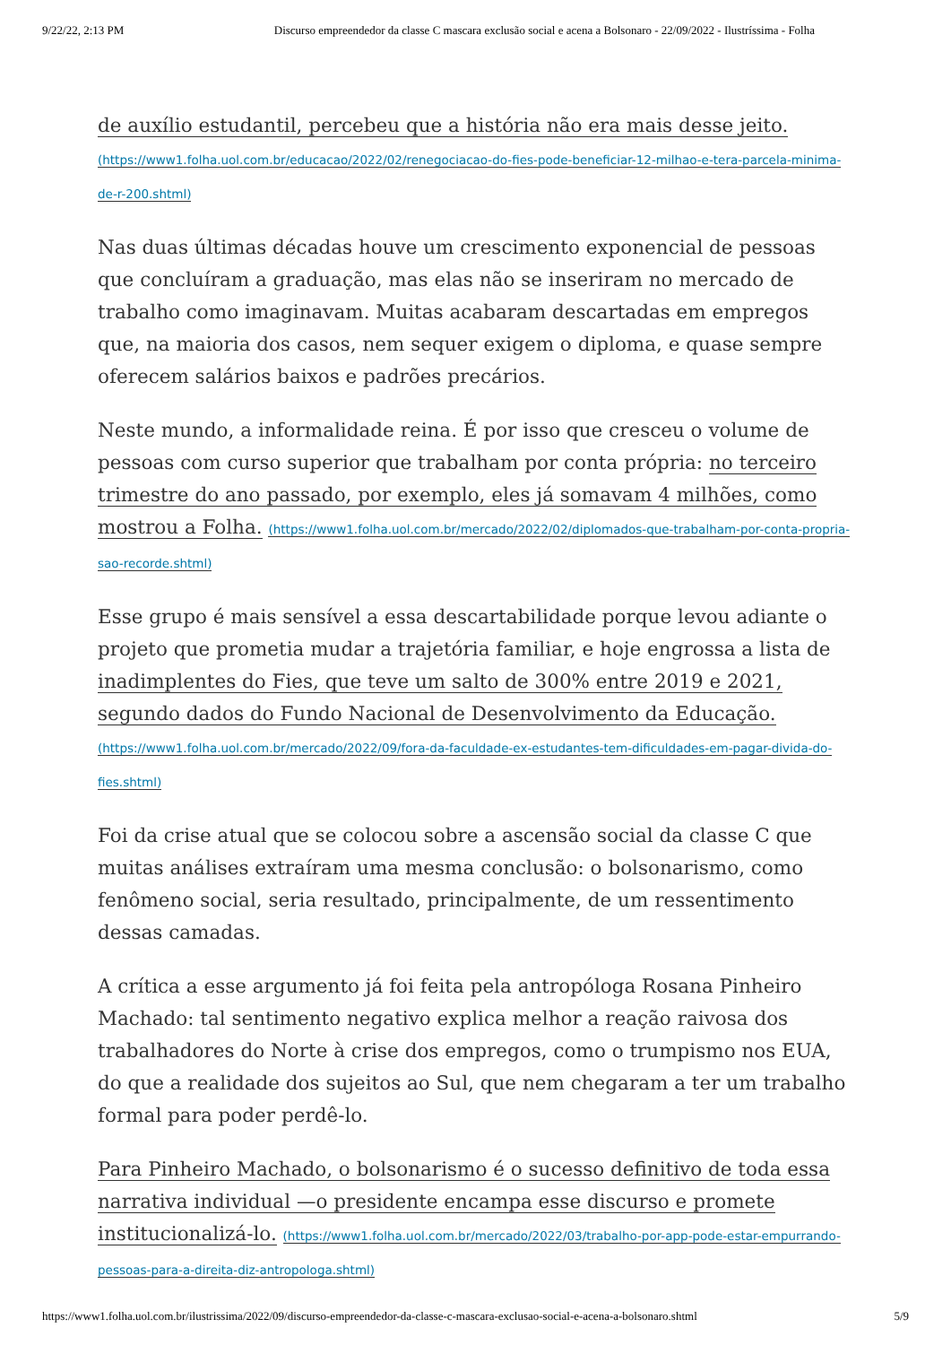9/22/22, 2:13 PM Discurso empreendedor da classe C mascara exclusão social e acena a Bolsonaro - 22/09/2022 - Ilustríssima - Folha
de auxílio estudantil, percebeu que a história não era mais desse jeito. (https://www1.folha.uol.com.br/educacao/2022/02/renegociacao-do-fies-pode-beneficiar-12-milhao-e-tera-parcela-minima-de-r-200.shtml)
Nas duas últimas décadas houve um crescimento exponencial de pessoas que concluíram a graduação, mas elas não se inseriram no mercado de trabalho como imaginavam. Muitas acabaram descartadas em empregos que, na maioria dos casos, nem sequer exigem o diploma, e quase sempre oferecem salários baixos e padrões precários.
Neste mundo, a informalidade reina. É por isso que cresceu o volume de pessoas com curso superior que trabalham por conta própria: no terceiro trimestre do ano passado, por exemplo, eles já somavam 4 milhões, como mostrou a Folha. (https://www1.folha.uol.com.br/mercado/2022/02/diplomados-que-trabalham-por-conta-propria-sao-recorde.shtml)
Esse grupo é mais sensível a essa descartabilidade porque levou adiante o projeto que prometia mudar a trajetória familiar, e hoje engrossa a lista de inadimplentes do Fies, que teve um salto de 300% entre 2019 e 2021, segundo dados do Fundo Nacional de Desenvolvimento da Educação. (https://www1.folha.uol.com.br/mercado/2022/09/fora-da-faculdade-ex-estudantes-tem-dificuldades-em-pagar-divida-do-fies.shtml)
Foi da crise atual que se colocou sobre a ascensão social da classe C que muitas análises extraíram uma mesma conclusão: o bolsonarismo, como fenômeno social, seria resultado, principalmente, de um ressentimento dessas camadas.
A crítica a esse argumento já foi feita pela antropóloga Rosana Pinheiro Machado: tal sentimento negativo explica melhor a reação raivosa dos trabalhadores do Norte à crise dos empregos, como o trumpismo nos EUA, do que a realidade dos sujeitos ao Sul, que nem chegaram a ter um trabalho formal para poder perdê-lo.
Para Pinheiro Machado, o bolsonarismo é o sucesso definitivo de toda essa narrativa individual —o presidente encampa esse discurso e promete institucionalizá-lo. (https://www1.folha.uol.com.br/mercado/2022/03/trabalho-por-app-pode-estar-empurrando-pessoas-para-a-direita-diz-antropologa.shtml)
https://www1.folha.uol.com.br/ilustrissima/2022/09/discurso-empreendedor-da-classe-c-mascara-exclusao-social-e-acena-a-bolsonaro.shtml 5/9